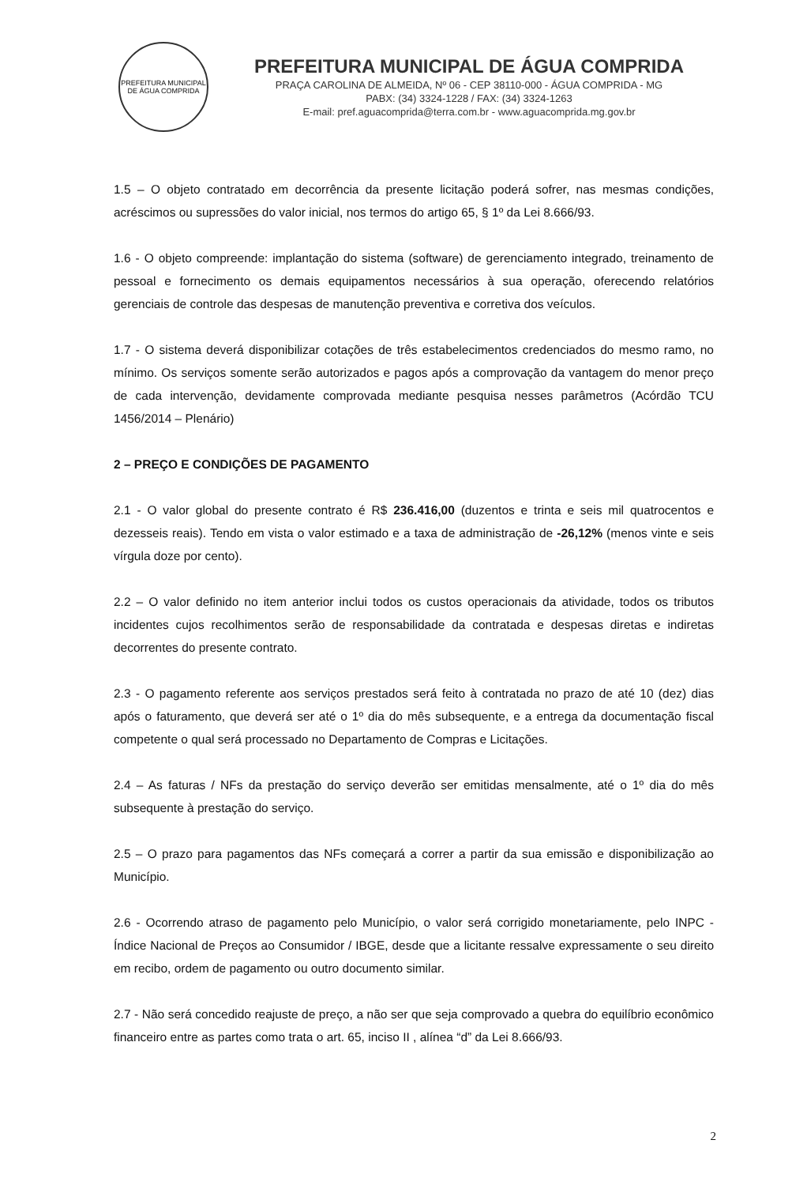PREFEITURA MUNICIPAL DE ÁGUA COMPRIDA
PREFEITURA MUNICIPAL DE ÁGUA COMPRIDA
PRAÇA CAROLINA DE ALMEIDA, Nº 06 - CEP 38110-000 - ÁGUA COMPRIDA - MG
PABX: (34) 3324-1228 / FAX: (34) 3324-1263
E-mail: pref.aguacomprida@terra.com.br - www.aguacomprida.mg.gov.br
1.5 – O objeto contratado em decorrência da presente licitação poderá sofrer, nas mesmas condições, acréscimos ou supressões do valor inicial, nos termos do artigo 65, § 1º da Lei 8.666/93.
1.6 - O objeto compreende: implantação do sistema (software) de gerenciamento integrado, treinamento de pessoal e fornecimento os demais equipamentos necessários à sua operação, oferecendo relatórios gerenciais de controle das despesas de manutenção preventiva e corretiva dos veículos.
1.7 - O sistema deverá disponibilizar cotações de três estabelecimentos credenciados do mesmo ramo, no mínimo. Os serviços somente serão autorizados e pagos após a comprovação da vantagem do menor preço de cada intervenção, devidamente comprovada mediante pesquisa nesses parâmetros (Acórdão TCU 1456/2014 – Plenário)
2 – PREÇO E CONDIÇÕES DE PAGAMENTO
2.1 - O valor global do presente contrato é R$ 236.416,00 (duzentos e trinta e seis mil quatrocentos e dezesseis reais). Tendo em vista o valor estimado e a taxa de administração de -26,12% (menos vinte e seis vírgula doze por cento).
2.2 – O valor definido no item anterior inclui todos os custos operacionais da atividade, todos os tributos incidentes cujos recolhimentos serão de responsabilidade da contratada e despesas diretas e indiretas decorrentes do presente contrato.
2.3 - O pagamento referente aos serviços prestados será feito à contratada no prazo de até 10 (dez) dias após o faturamento, que deverá ser até o 1º dia do mês subsequente, e a entrega da documentação fiscal competente o qual será processado no Departamento de Compras e Licitações.
2.4 – As faturas / NFs da prestação do serviço deverão ser emitidas mensalmente, até o 1º dia do mês subsequente à prestação do serviço.
2.5 – O prazo para pagamentos das NFs começará a correr a partir da sua emissão e disponibilização ao Município.
2.6 - Ocorrendo atraso de pagamento pelo Município, o valor será corrigido monetariamente, pelo INPC - Índice Nacional de Preços ao Consumidor / IBGE, desde que a licitante ressalve expressamente o seu direito em recibo, ordem de pagamento ou outro documento similar.
2.7 - Não será concedido reajuste de preço, a não ser que seja comprovado a quebra do equilíbrio econômico financeiro entre as partes como trata o art. 65, inciso II , alínea “d” da Lei 8.666/93.
2